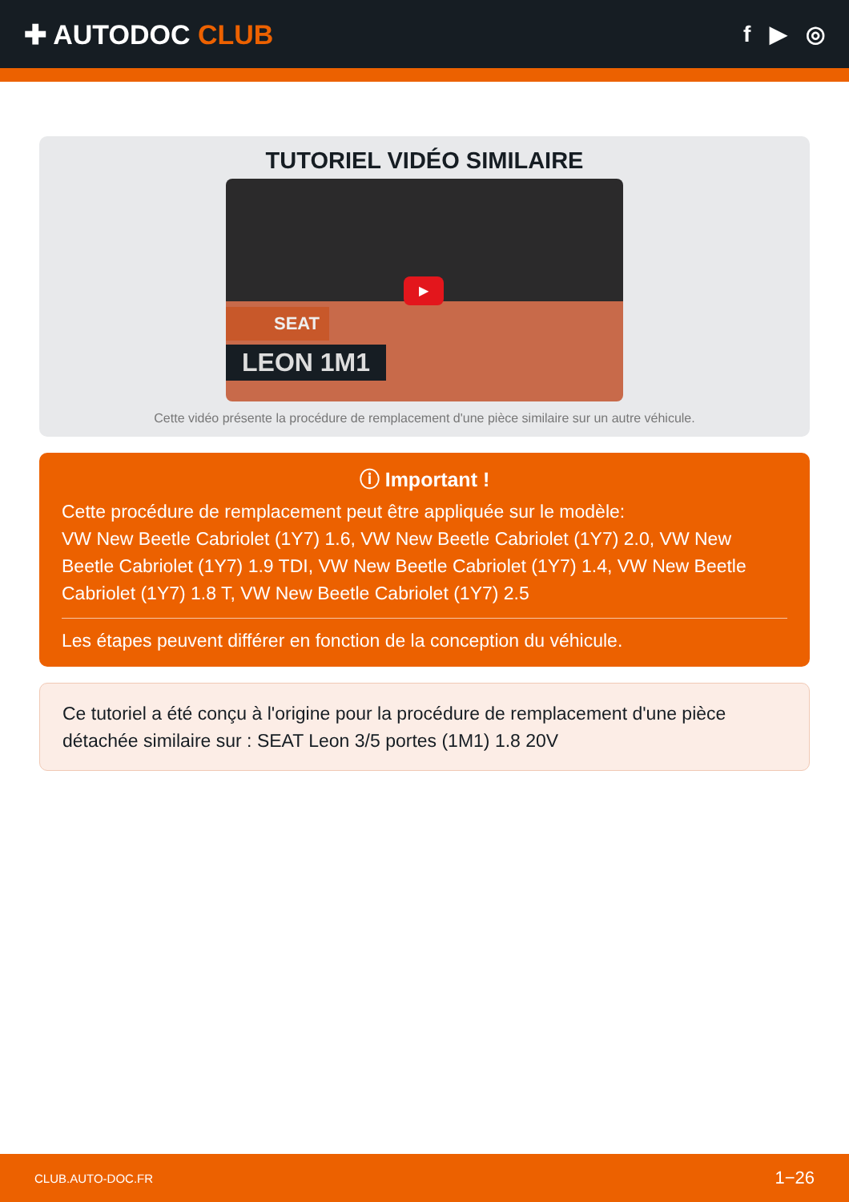✚ AUTODOC CLUB
f ▶ ◎
TUTORIEL VIDÉO SIMILAIRE
SEAT
LEON 1M1
▶
Cette vidéo présente la procédure de remplacement d'une pièce similaire sur un autre véhicule.
ⓘ Important !
Cette procédure de remplacement peut être appliquée sur le modèle:
VW New Beetle Cabriolet (1Y7) 1.6, VW New Beetle Cabriolet (1Y7) 2.0, VW New Beetle Cabriolet (1Y7) 1.9 TDI, VW New Beetle Cabriolet (1Y7) 1.4, VW New Beetle Cabriolet (1Y7) 1.8 T, VW New Beetle Cabriolet (1Y7) 2.5
Les étapes peuvent différer en fonction de la conception du véhicule.
Ce tutoriel a été conçu à l'origine pour la procédure de remplacement d'une pièce détachée similaire sur : SEAT Leon 3/5 portes (1M1) 1.8 20V
CLUB.AUTO-DOC.FR 1−26